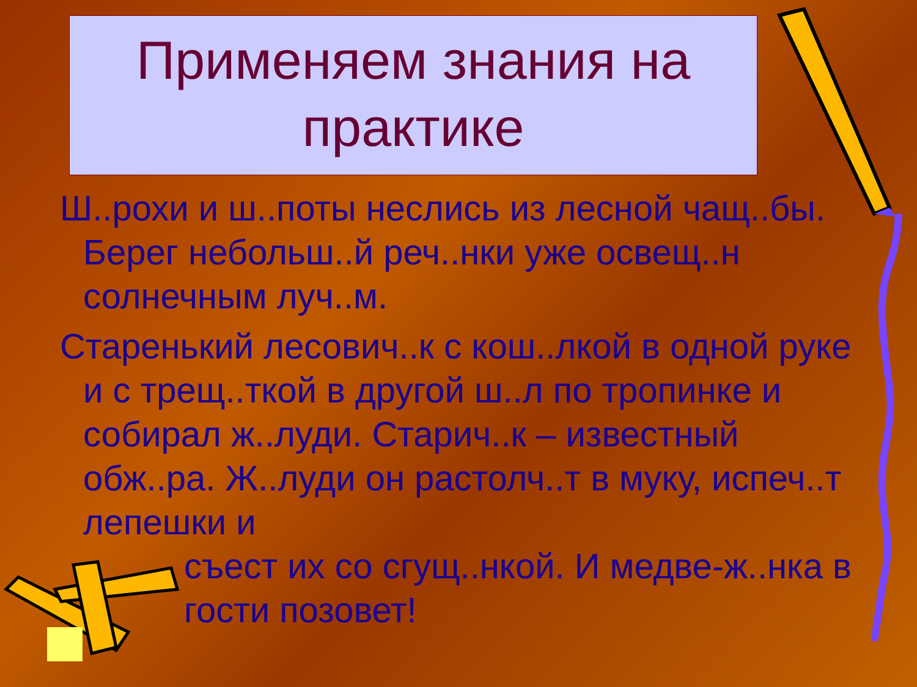Применяем знания на практике
Ш..рохи и ш..поты неслись из лесной чащ..бы. Берег небольш..й реч..нки уже освещ..н солнечным луч..м.
Старенький лесович..к с кош..лкой в одной руке и с трещ..ткой в другой ш..л по тропинке и собирал ж..луди. Старич..к – известный обж..ра. Ж..луди он растолч..т в муку, испеч..т лепешки и
съест их со сгущ..нкой. И медве-ж..нка в гости позовет!